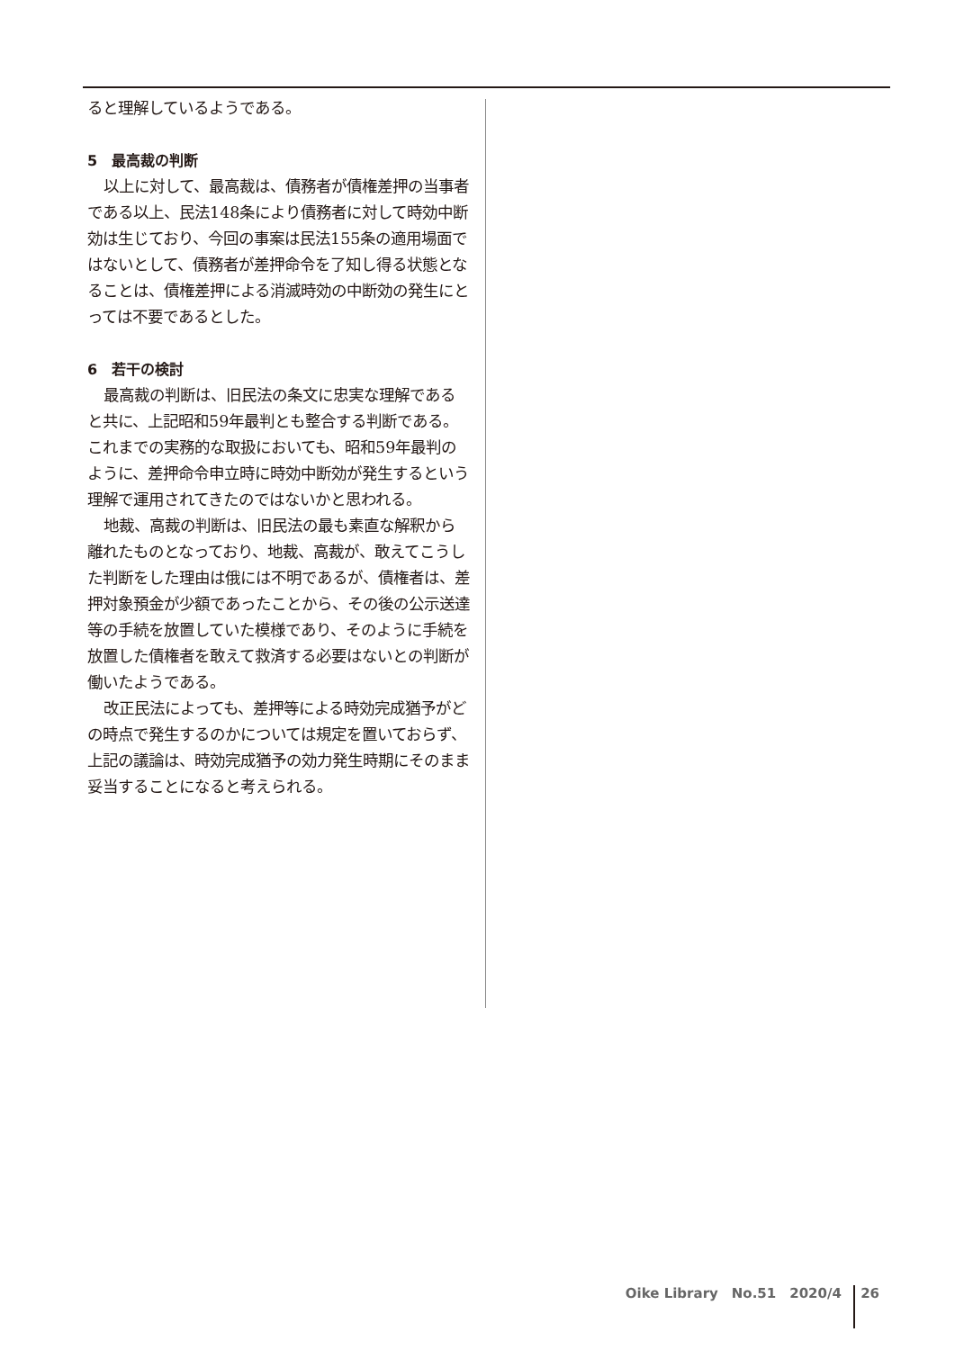ると理解しているようである。
5　最高裁の判断
以上に対して、最高裁は、債務者が債権差押の当事者である以上、民法148条により債務者に対して時効中断効は生じており、今回の事案は民法155条の適用場面ではないとして、債務者が差押命令を了知し得る状態となることは、債権差押による消滅時効の中断効の発生にとっては不要であるとした。
6　若干の検討
最高裁の判断は、旧民法の条文に忠実な理解であると共に、上記昭和59年最判とも整合する判断である。これまでの実務的な取扱においても、昭和59年最判のように、差押命令申立時に時効中断効が発生するという理解で運用されてきたのではないかと思われる。
地裁、高裁の判断は、旧民法の最も素直な解釈から離れたものとなっており、地裁、高裁が、敢えてこうした判断をした理由は俄には不明であるが、債権者は、差押対象預金が少額であったことから、その後の公示送達等の手続を放置していた模様であり、そのように手続を放置した債権者を敢えて救済する必要はないとの判断が働いたようである。
改正民法によっても、差押等による時効完成猶予がどの時点で発生するのかについては規定を置いておらず、上記の議論は、時効完成猶予の効力発生時期にそのまま妥当することになると考えられる。
Oike Library　No.51　2020/4 26